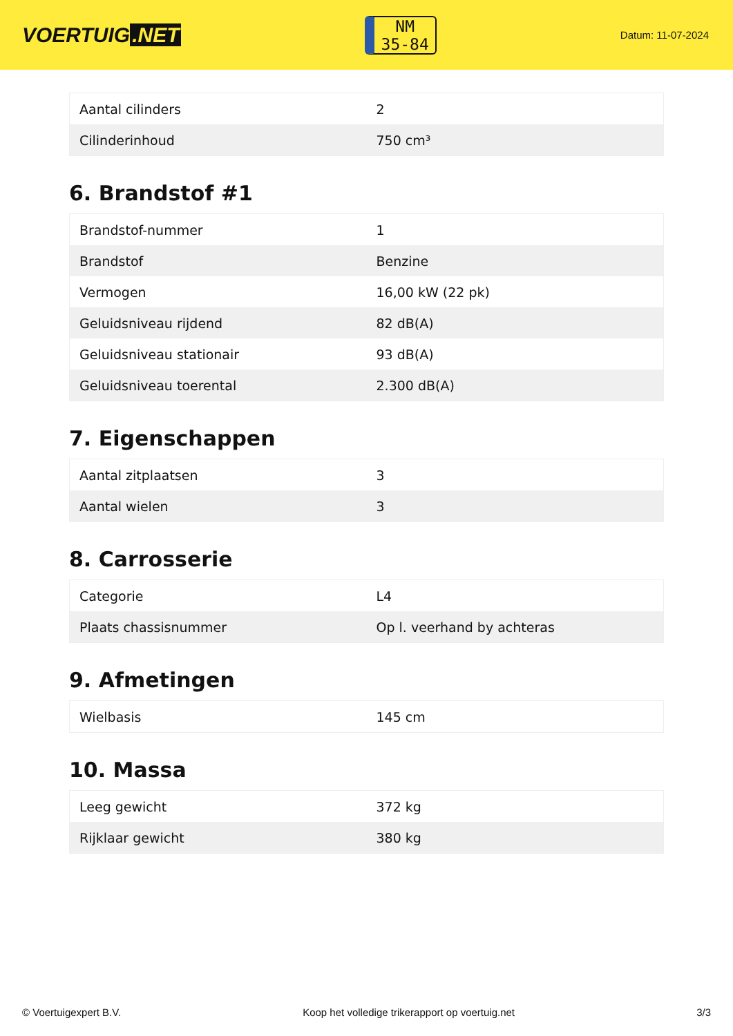VOERTUIG.NET
NM
35-84
Datum: 11-07-2024
| Aantal cilinders | 2 |
| Cilinderinhoud | 750 cm³ |
6. Brandstof #1
| Brandstof-nummer | 1 |
| Brandstof | Benzine |
| Vermogen | 16,00 kW (22 pk) |
| Geluidsniveau rijdend | 82 dB(A) |
| Geluidsniveau stationair | 93 dB(A) |
| Geluidsniveau toerental | 2.300 dB(A) |
7. Eigenschappen
| Aantal zitplaatsen | 3 |
| Aantal wielen | 3 |
8. Carrosserie
| Categorie | L4 |
| Plaats chassisnummer | Op l. veerhand by achteras |
9. Afmetingen
| Wielbasis | 145 cm |
10. Massa
| Leeg gewicht | 372 kg |
| Rijklaar gewicht | 380 kg |
© Voertuigexpert B.V. Koop het volledige trikerapport op voertuig.net 3/3